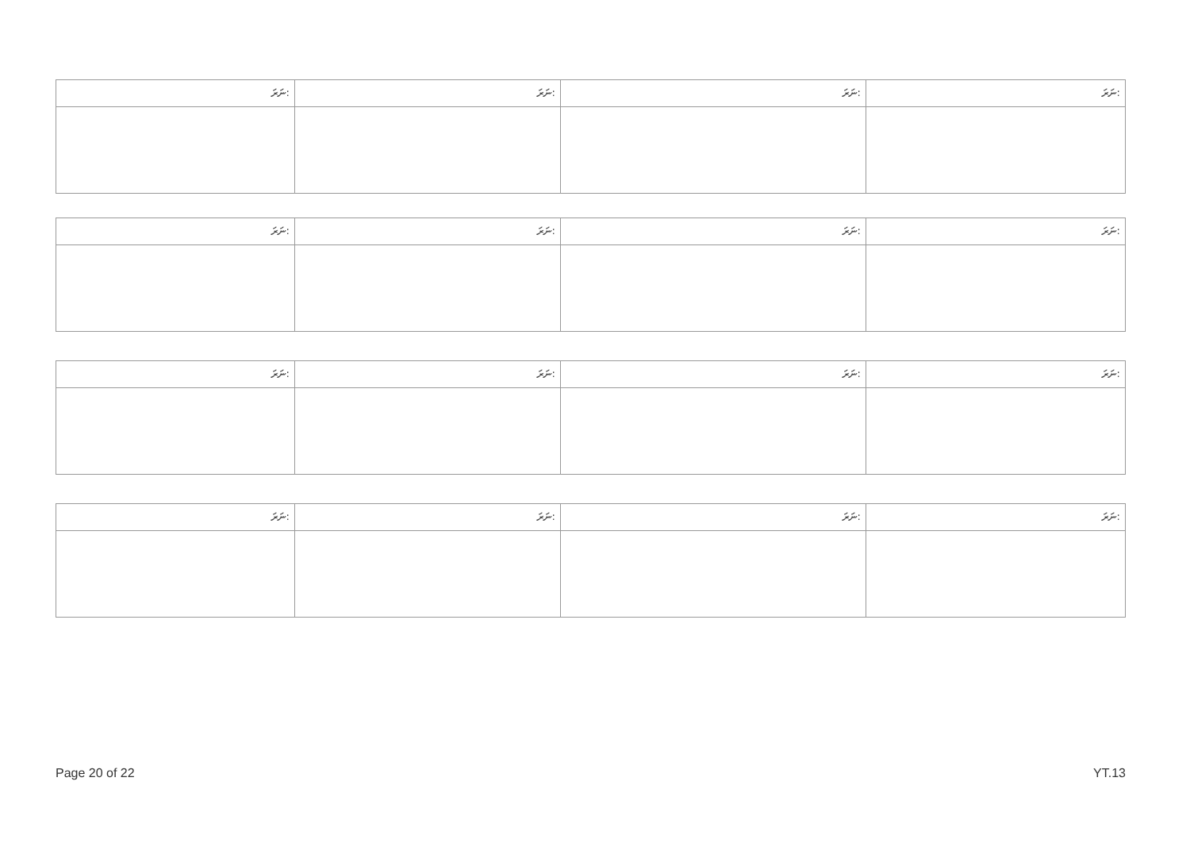| ނަރަ: | ނަރަ: | ނަރަ: | ނަރަ: |
| ނަރަ: | ނަރަ: | ނަރަ: | ނަރަ: |
| ނަރަ: | ނަރަ: | ނަރަ: | ނަރަ: |
| ނަރަ: | ނަރަ: | ނަރަ: | ނަރަ: |
Page 20 of 22 YT.13